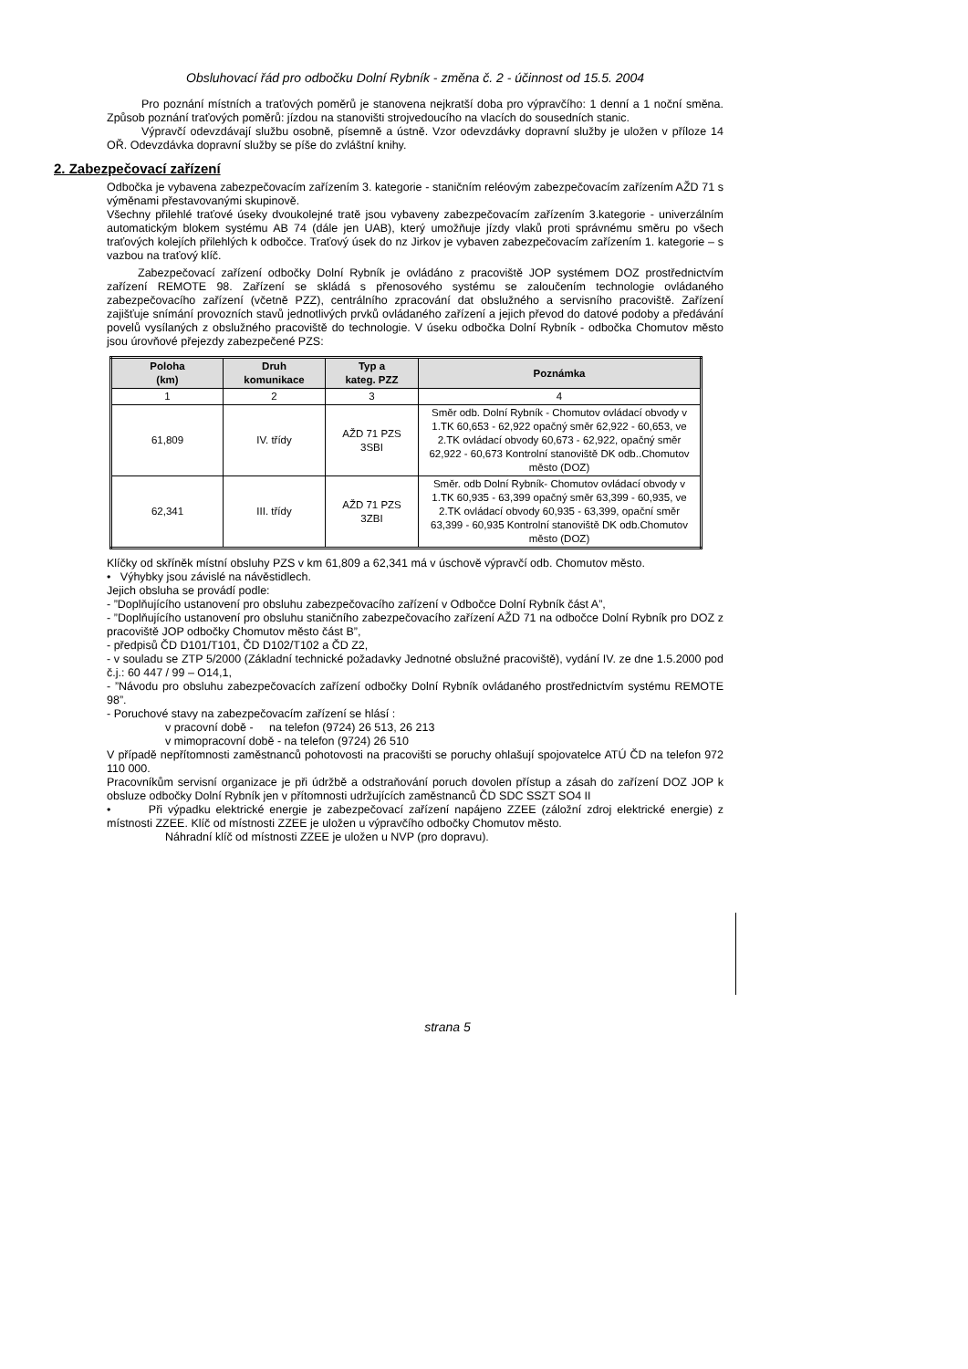Obsluhovací řád pro odbočku Dolní Rybník - změna č. 2 - účinnost od 15.5. 2004
Pro poznání místních a traťových poměrů je stanovena nejkratší doba pro výpravčího: 1 denní a 1 noční směna. Způsob poznání traťových poměrů: jízdou na stanovišti strojvedoucího na vlacích do sousedních stanic.
Výpravčí odevzdávají službu osobně, písemně a ústně. Vzor odevzdávky dopravní služby je uložen v příloze 14 OŘ. Odevzdávka dopravní služby se píše do zvláštní knihy.
2. Zabezpečovací zařízení
Odbočka je vybavena zabezpečovacím zařízením 3. kategorie - staničním reléovým zabezpečovacím zařízením AŽD 71 s výměnami přestavovanými skupinově.
Všechny přilehlé traťové úseky dvoukolejné tratě jsou vybaveny zabezpečovacím zařízením 3.kategorie - univerzálním automatickým blokem systému AB 74 (dále jen UAB), který umožňuje jízdy vlaků proti správnému směru po všech traťových kolejích přilehlých k odbočce. Traťový úsek do nz Jirkov je vybaven zabezpečovacím zařízením 1. kategorie – s vazbou na traťový klíč.
Zabezpečovací zařízení odbočky Dolní Rybník je ovládáno z pracoviště JOP systémem DOZ prostřednictvím zařízení REMOTE 98. Zařízení se skládá s přenosového systému se zaloučením technologie ovládaného zabezpečovacího zařízení (včetně PZZ), centrálního zpracování dat obslužného a servisního pracoviště. Zařízení zajišťuje snímání provozních stavů jednotlivých prvků ovládaného zařízení a jejich převod do datové podoby a předávání povelů vysílaných z obslužného pracoviště do technologie. V úseku odbočka Dolní Rybník - odbočka Chomutov město jsou úrovňové přejezdy zabezpečené PZS:
| Poloha (km) | Druh komunikace | Typ a kateg. PZZ | Poznámka |
| --- | --- | --- | --- |
| 1 | 2 | 3 | 4 |
| 61,809 | IV. třídy | AŽD 71 PZS 3SBI | Směr odb. Dolní Rybník - Chomutov ovládací obvody v 1.TK 60,653 - 62,922 opačný směr 62,922 - 60,653, ve 2.TK ovládací obvody 60,673 - 62,922, opačný směr 62,922 - 60,673 Kontrolní stanoviště DK odb..Chomutov město (DOZ) |
| 62,341 | III. třídy | AŽD 71 PZS 3ZBI | Směr. odb Dolní Rybník- Chomutov ovládací obvody v 1.TK 60,935 - 63,399 opačný směr 63,399 - 60,935, ve 2.TK ovládací obvody 60,935 - 63,399, opační směr 63,399 - 60,935 Kontrolní stanoviště DK odb.Chomutov město (DOZ) |
Klíčky od skříněk místní obsluhy PZS v km 61,809 a 62,341 má v úschově výpravčí odb. Chomutov město.
• Výhybky jsou závislé na návěstidlech.
Jejich obsluha se provádí podle:
- ”Doplňujícího ustanovení pro obsluhu zabezpečovacího zařízení v Odbočce Dolní Rybník část A”,
- ”Doplňujícího ustanovení pro obsluhu staničního zabezpečovacího zařízení AŽD 71 na odbočce Dolní Rybník pro DOZ z pracoviště JOP odbočky Chomutov město část B”,
- předpisů ČD D101/T101, ČD D102/T102 a ČD Z2,
- v souladu se ZTP 5/2000 (Základní technické požadavky Jednotné obslužné pracoviště), vydání IV. ze dne 1.5.2000 pod č.j.: 60 447 / 99 – O14,1,
- ”Návodu pro obsluhu zabezpečovacích zařízení odbočky Dolní Rybník ovládaného prostřednictvím systému REMOTE 98”.
- Poruchové stavy na zabezpečovacím zařízení se hlásí :
v pracovní době - na telefon (9724) 26 513, 26 213
v mimopracovní době - na telefon (9724) 26 510
V případě nepřítomnosti zaměstnanců pohotovosti na pracovišti se poruchy ohlašují spojovatelce ATÚ ČD na telefon 972 110 000.
Pracovníkům servisní organizace je při údržbě a odstraňování poruch dovolen přístup a zásah do zařízení DOZ JOP k obsluze odbočky Dolní Rybník jen v přítomnosti udržujících zaměstnanců ČD SDC SSZT SO4 II
• Při výpadku elektrické energie je zabezpečovací zařízení napájeno ZZEE (záložní zdroj elektrické energie) z místnosti ZZEE. Klíč od místnosti ZZEE je uložen u výpravčího odbočky Chomutov město.
Náhradní klíč od místnosti ZZEE je uložen u NVP (pro dopravu).
strana 5